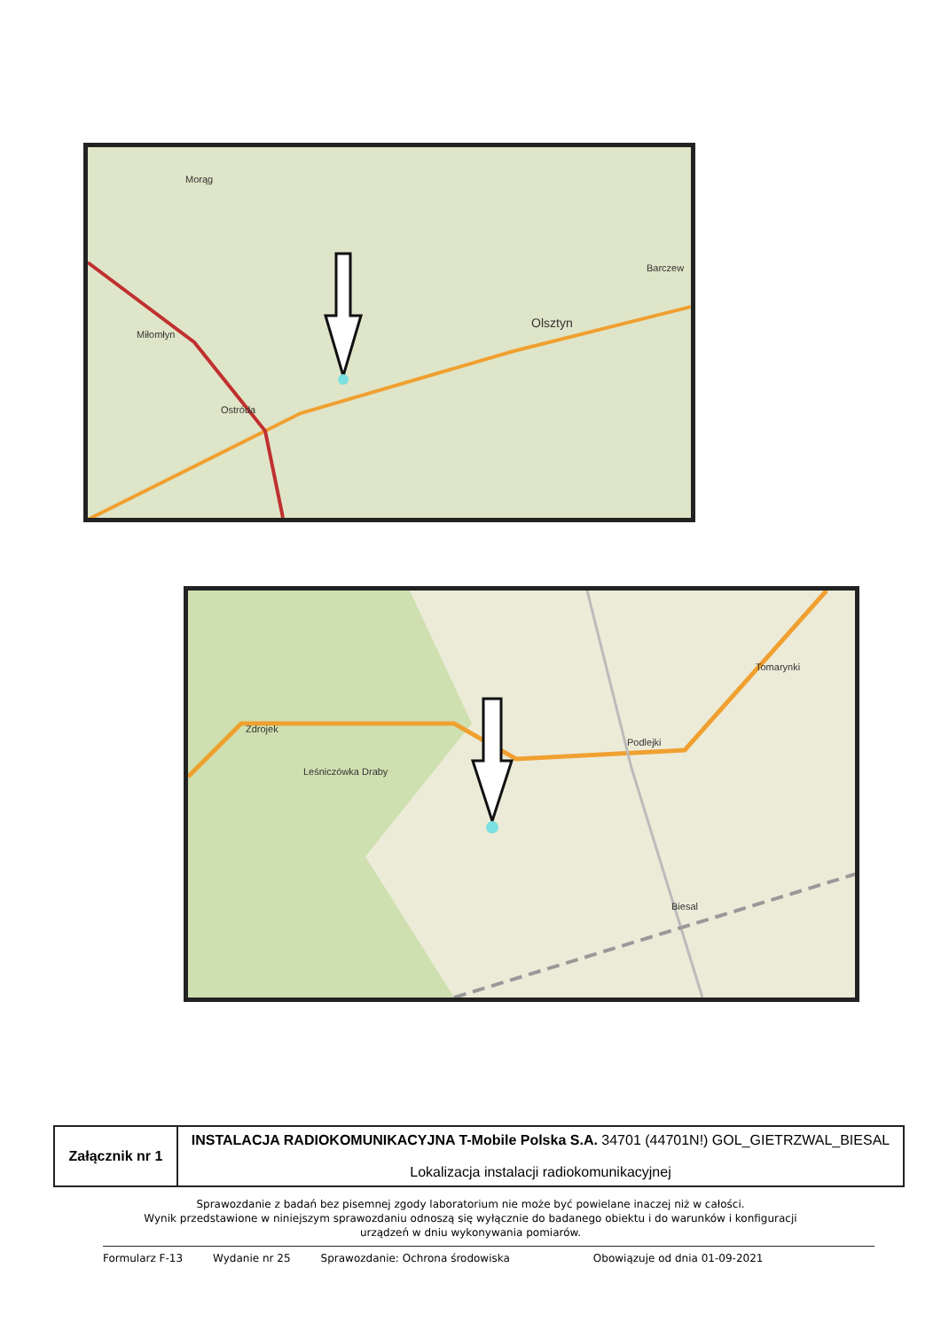Morąg
Barczew
Olsztyn
Miłomłyn
Ostróda
Zdrojek
Leśniczówka Draby
Podlejki
Tomarynki
Biesal
| Załącznik nr 1 | INSTALACJA RADIOKOMUNIKACYJNA T-Mobile Polska S.A. 34701 (44701N!) GOL_GIETRZWAL_BIESAL Lokalizacja instalacji radiokomunikacyjnej |
Sprawozdanie z badań bez pisemnej zgody laboratorium nie może być powielane inaczej niż w całości.
Wynik przedstawione w niniejszym sprawozdaniu odnoszą się wyłącznie do badanego obiektu i do warunków i konfiguracji
urządzeń w dniu wykonywania pomiarów.
Formularz F-13 Wydanie nr 25 Sprawozdanie: Ochrona środowiska Obowiązuje od dnia 01-09-2021